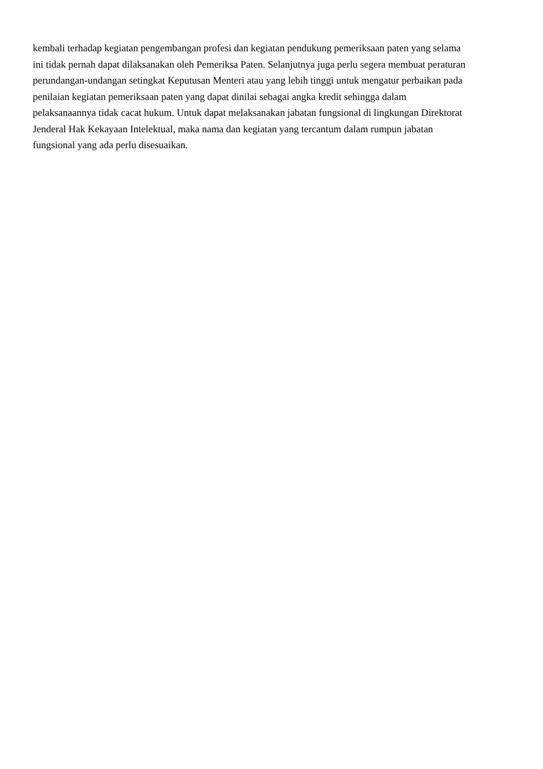kembali terhadap kegiatan pengembangan profesi dan kegiatan pendukung pemeriksaan paten yang selama
ini tidak pernah dapat dilaksanakan oleh Pemeriksa Paten. Selanjutnya juga perlu segera membuat peraturan
perundangan-undangan setingkat Keputusan Menteri atau yang lebih tinggi untuk mengatur perbaikan pada
penilaian kegiatan pemeriksaan paten yang dapat dinilai sebagai angka kredit sehingga dalam
pelaksanaannya tidak cacat hukum. Untuk dapat melaksanakan jabatan fungsional di lingkungan Direktorat
Jenderal Hak Kekayaan Intelektual, maka nama dan kegiatan yang tercantum dalam rumpun jabatan
fungsional yang ada perlu disesuaikan.